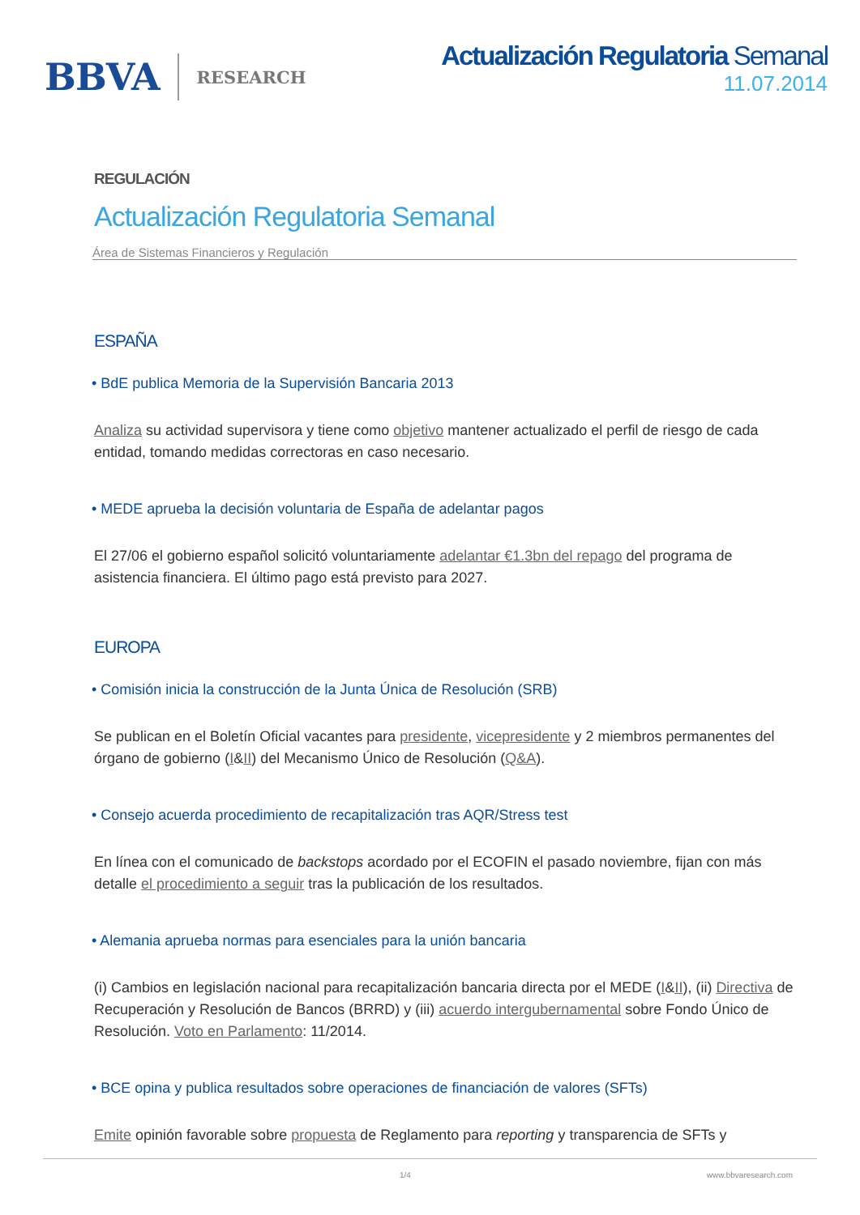BBVA RESEARCH
Actualización Regulatoria Semanal
11.07.2014
REGULACIÓN
Actualización Regulatoria Semanal
Área de Sistemas Financieros y Regulación
ESPAÑA
• BdE publica Memoria de la Supervisión Bancaria 2013
Analiza su actividad supervisora y tiene como objetivo mantener actualizado el perfil de riesgo de cada entidad, tomando medidas correctoras en caso necesario.
• MEDE aprueba la decisión voluntaria de España de adelantar pagos
El 27/06 el gobierno español solicitó voluntariamente adelantar €1.3bn del repago del programa de asistencia financiera. El último pago está previsto para 2027.
EUROPA
• Comisión inicia la construcción de la Junta Única de Resolución (SRB)
Se publican en el Boletín Oficial vacantes para presidente, vicepresidente y 2 miembros permanentes del órgano de gobierno (I&II) del Mecanismo Único de Resolución (Q&A).
• Consejo acuerda procedimiento de recapitalización tras AQR/Stress test
En línea con el comunicado de backstops acordado por el ECOFIN el pasado noviembre, fijan con más detalle el procedimiento a seguir tras la publicación de los resultados.
• Alemania aprueba normas para esenciales para la unión bancaria
(i) Cambios en legislación nacional para recapitalización bancaria directa por el MEDE (I&II), (ii) Directiva de Recuperación y Resolución de Bancos (BRRD) y (iii) acuerdo intergubernamental sobre Fondo Único de Resolución. Voto en Parlamento: 11/2014.
• BCE opina y publica resultados sobre operaciones de financiación de valores (SFTs)
Emite opinión favorable sobre propuesta de Reglamento para reporting y transparencia de SFTs y
1/4 www.bbvaresearch.com